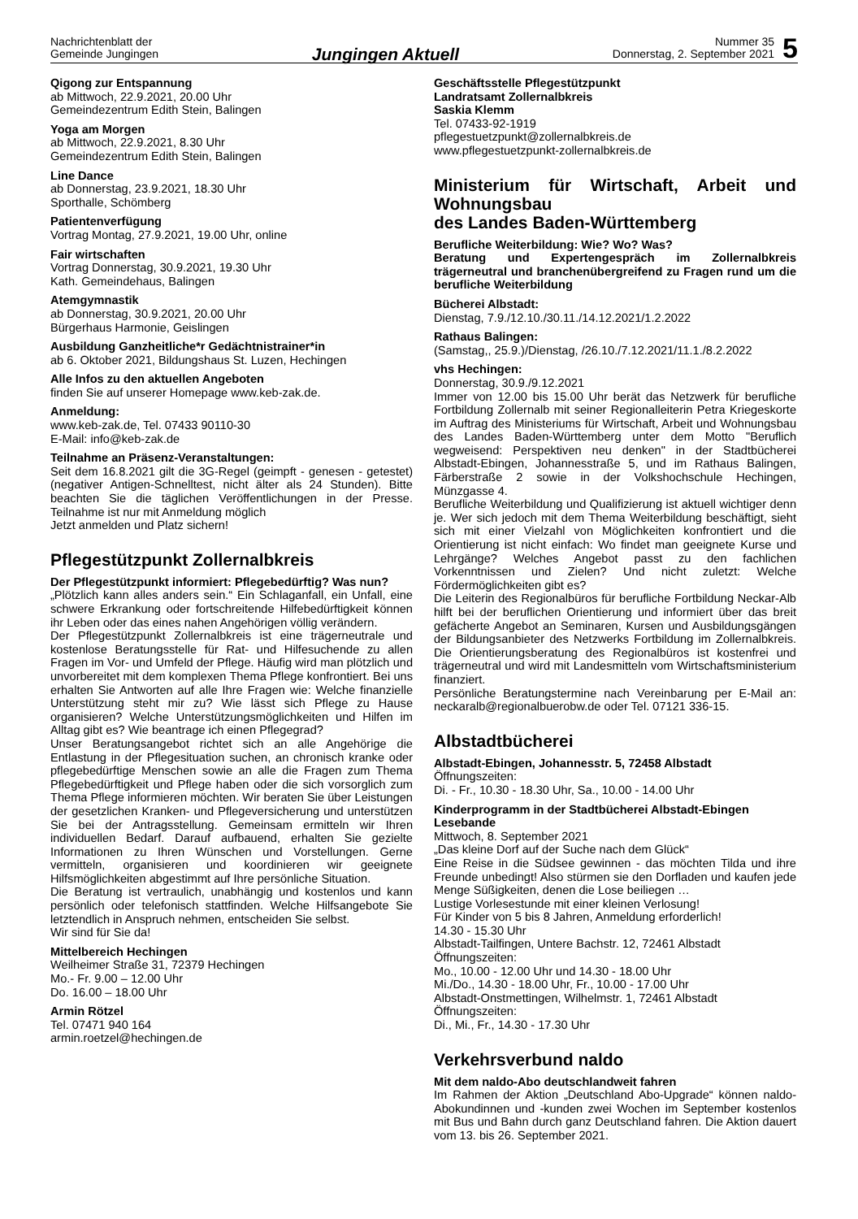Nachrichtenblatt der
Gemeinde Jungingen
Jungingen Aktuell
Nummer 35
Donnerstag, 2. September 2021
5
Qigong zur Entspannung
ab Mittwoch, 22.9.2021, 20.00 Uhr
Gemeindezentrum Edith Stein, Balingen
Yoga am Morgen
ab Mittwoch, 22.9.2021, 8.30 Uhr
Gemeindezentrum Edith Stein, Balingen
Line Dance
ab Donnerstag, 23.9.2021, 18.30 Uhr
Sporthalle, Schömberg
Patientenverfügung
Vortrag Montag, 27.9.2021, 19.00 Uhr, online
Fair wirtschaften
Vortrag Donnerstag, 30.9.2021, 19.30 Uhr
Kath. Gemeindehaus, Balingen
Atemgymnastik
ab Donnerstag, 30.9.2021, 20.00 Uhr
Bürgerhaus Harmonie, Geislingen
Ausbildung Ganzheitliche*r Gedächtnistrainer*in
ab 6. Oktober 2021, Bildungshaus St. Luzen, Hechingen
Alle Infos zu den aktuellen Angeboten
finden Sie auf unserer Homepage www.keb-zak.de.
Anmeldung:
www.keb-zak.de, Tel. 07433 90110-30
E-Mail: info@keb-zak.de
Teilnahme an Präsenz-Veranstaltungen:
Seit dem 16.8.2021 gilt die 3G-Regel (geimpft - genesen - getestet) (negativer Antigen-Schnelltest, nicht älter als 24 Stunden). Bitte beachten Sie die täglichen Veröffentlichungen in der Presse. Teilnahme ist nur mit Anmeldung möglich
Jetzt anmelden und Platz sichern!
Pflegestützpunkt Zollernalbkreis
Der Pflegestützpunkt informiert: Pflegebedürftig? Was nun?
„Plötzlich kann alles anders sein.“ Ein Schlaganfall, ein Unfall, eine schwere Erkrankung oder fortschreitende Hilfebedürftigkeit können ihr Leben oder das eines nahen Angehörigen völlig verändern.
Der Pflegestützpunkt Zollernalbkreis ist eine trägerneutrale und kostenlose Beratungsstelle für Rat- und Hilfesuchende zu allen Fragen im Vor- und Umfeld der Pflege. Häufig wird man plötzlich und unvorbereitet mit dem komplexen Thema Pflege konfrontiert. Bei uns erhalten Sie Antworten auf alle Ihre Fragen wie: Welche finanzielle Unterstützung steht mir zu? Wie lässt sich Pflege zu Hause organisieren? Welche Unterstützungsmöglichkeiten und Hilfen im Alltag gibt es? Wie beantrage ich einen Pflegegrad?
Unser Beratungsangebot richtet sich an alle Angehörige die Entlastung in der Pflegesituation suchen, an chronisch kranke oder pflegebedürftige Menschen sowie an alle die Fragen zum Thema Pflegebedürftigkeit und Pflege haben oder die sich vorsorglich zum Thema Pflege informieren möchten. Wir beraten Sie über Leistungen der gesetzlichen Kranken- und Pflegeversicherung und unterstützen Sie bei der Antragsstellung. Gemeinsam ermitteln wir Ihren individuellen Bedarf. Darauf aufbauend, erhalten Sie gezielte Informationen zu Ihren Wünschen und Vorstellungen. Gerne vermitteln, organisieren und koordinieren wir geeignete Hilfsmöglichkeiten abgestimmt auf Ihre persönliche Situation.
Die Beratung ist vertraulich, unabhängig und kostenlos und kann persönlich oder telefonisch stattfinden. Welche Hilfsangebote Sie letztendlich in Anspruch nehmen, entscheiden Sie selbst.
Wir sind für Sie da!
Mittelbereich Hechingen
Weilheimer Straße 31, 72379 Hechingen
Mo.- Fr. 9.00 – 12.00 Uhr
Do. 16.00 – 18.00 Uhr
Armin Rötzel
Tel. 07471 940 164
armin.roetzel@hechingen.de
Geschäftsstelle Pflegestützpunkt
Landratsamt Zollernalbkreis
Saskia Klemm
Tel. 07433-92-1919
pflegestuetzpunkt@zollernalbkreis.de
www.pflegestuetzpunkt-zollernalbkreis.de
Ministerium für Wirtschaft, Arbeit und Wohnungsbau
des Landes Baden-Württemberg
Berufliche Weiterbildung: Wie? Wo? Was?
Beratung und Expertengespräch im Zollernalbkreis trägerneutral und branchenübergreifend zu Fragen rund um die berufliche Weiterbildung
Bücherei Albstadt:
Dienstag, 7.9./12.10./30.11./14.12.2021/1.2.2022
Rathaus Balingen:
(Samstag,, 25.9.)/Dienstag, /26.10./7.12.2021/11.1./8.2.2022
vhs Hechingen:
Donnerstag, 30.9./9.12.2021
Immer von 12.00 bis 15.00 Uhr berät das Netzwerk für berufliche Fortbildung Zollernalb mit seiner Regionalleiterin Petra Kriegeskorte im Auftrag des Ministeriums für Wirtschaft, Arbeit und Wohnungsbau des Landes Baden-Württemberg unter dem Motto "Beruflich wegweisend: Perspektiven neu denken" in der Stadtbücherei Albstadt-Ebingen, Johannesstraße 5, und im Rathaus Balingen, Färberstraße 2 sowie in der Volkshochschule Hechingen, Münzgasse 4.
Berufliche Weiterbildung und Qualifizierung ist aktuell wichtiger denn je. Wer sich jedoch mit dem Thema Weiterbildung beschäftigt, sieht sich mit einer Vielzahl von Möglichkeiten konfrontiert und die Orientierung ist nicht einfach: Wo findet man geeignete Kurse und Lehrgänge? Welches Angebot passt zu den fachlichen Vorkenntnissen und Zielen? Und nicht zuletzt: Welche Fördermöglichkeiten gibt es?
Die Leiterin des Regionalbüros für berufliche Fortbildung Neckar-Alb hilft bei der beruflichen Orientierung und informiert über das breit gefächerte Angebot an Seminaren, Kursen und Ausbildungsgängen der Bildungsanbieter des Netzwerks Fortbildung im Zollernalbkreis. Die Orientierungsberatung des Regionalbüros ist kostenfrei und trägerneutral und wird mit Landesmitteln vom Wirtschaftsministerium finanziert.
Persönliche Beratungstermine nach Vereinbarung per E-Mail an: neckaralb@regionalbuerobw.de oder Tel. 07121 336-15.
Albstadtbücherei
Albstadt-Ebingen, Johannesstr. 5, 72458 Albstadt
Öffnungszeiten:
Di. - Fr., 10.30 - 18.30 Uhr, Sa., 10.00 - 14.00 Uhr
Kinderprogramm in der Stadtbücherei Albstadt-Ebingen
Lesebande
Mittwoch, 8. September 2021
„Das kleine Dorf auf der Suche nach dem Glück“
Eine Reise in die Südsee gewinnen - das möchten Tilda und ihre Freunde unbedingt! Also stürmen sie den Dorfladen und kaufen jede Menge Süßigkeiten, denen die Lose beiliegen …
Lustige Vorlesestunde mit einer kleinen Verlosung!
Für Kinder von 5 bis 8 Jahren, Anmeldung erforderlich!
14.30 - 15.30 Uhr
Albstadt-Tailfingen, Untere Bachstr. 12, 72461 Albstadt
Öffnungszeiten:
Mo., 10.00 - 12.00 Uhr und 14.30 - 18.00 Uhr
Mi./Do., 14.30 - 18.00 Uhr, Fr., 10.00 - 17.00 Uhr
Albstadt-Onstmettingen, Wilhelmstr. 1, 72461 Albstadt
Öffnungszeiten:
Di., Mi., Fr., 14.30 - 17.30 Uhr
Verkehrsverbund naldo
Mit dem naldo-Abo deutschlandweit fahren
Im Rahmen der Aktion „Deutschland Abo-Upgrade“ können naldo-Abokundinnen und -kunden zwei Wochen im September kostenlos mit Bus und Bahn durch ganz Deutschland fahren. Die Aktion dauert vom 13. bis 26. September 2021.